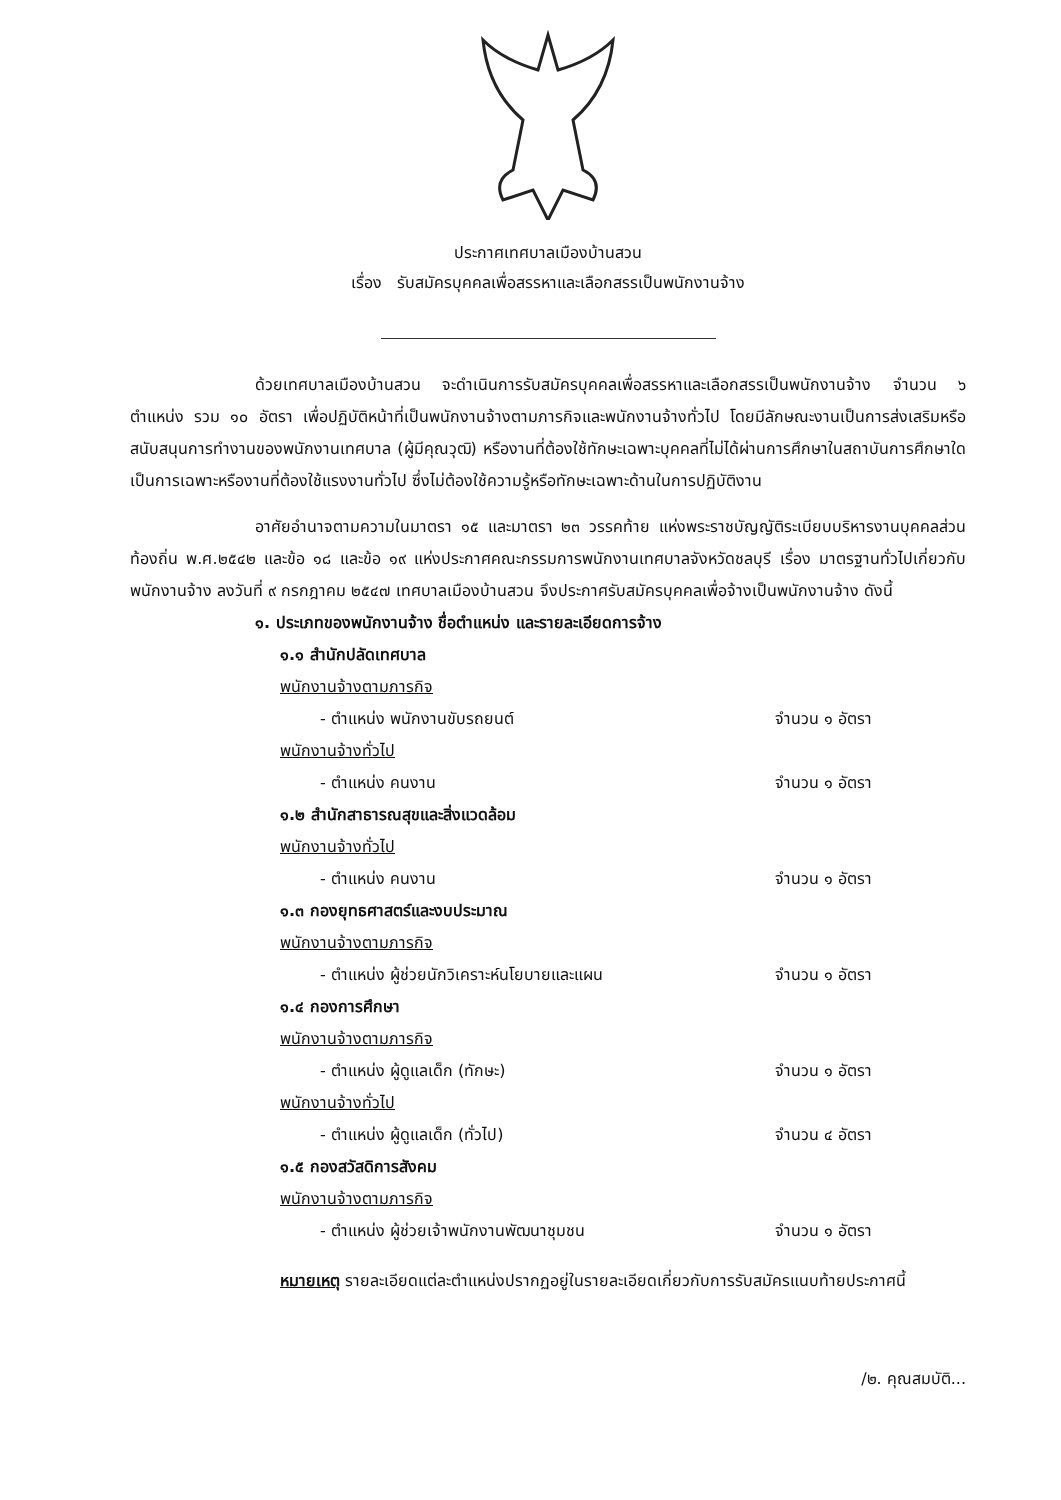ประกาศเทศบาลเมืองบ้านสวน
เรื่อง รับสมัครบุคคลเพื่อสรรหาและเลือกสรรเป็นพนักงานจ้าง
ด้วยเทศบาลเมืองบ้านสวน จะดำเนินการรับสมัครบุคคลเพื่อสรรหาและเลือกสรรเป็นพนักงานจ้าง จำนวน ๖ ตำแหน่ง รวม ๑๐ อัตรา เพื่อปฏิบัติหน้าที่เป็นพนักงานจ้างตามภารกิจและพนักงานจ้างทั่วไป โดยมีลักษณะงานเป็นการส่งเสริมหรือสนับสนุนการทำงานของพนักงานเทศบาล (ผู้มีคุณวุฒิ) หรืองานที่ต้องใช้ทักษะเฉพาะบุคคลที่ไม่ได้ผ่านการศึกษาในสถาบันการศึกษาใดเป็นการเฉพาะหรืองานที่ต้องใช้แรงงานทั่วไป ซึ่งไม่ต้องใช้ความรู้หรือทักษะเฉพาะด้านในการปฏิบัติงาน
อาศัยอำนาจตามความในมาตรา ๑๕ และมาตรา ๒๓ วรรคท้าย แห่งพระราชบัญญัติระเบียบบริหารงานบุคคลส่วนท้องถิ่น พ.ศ.๒๕๔๒ และข้อ ๑๘ และข้อ ๑๙ แห่งประกาศคณะกรรมการพนักงานเทศบาลจังหวัดชลบุรี เรื่อง มาตรฐานทั่วไปเกี่ยวกับพนักงานจ้าง ลงวันที่ ๙ กรกฎาคม ๒๕๔๗ เทศบาลเมืองบ้านสวน จึงประกาศรับสมัครบุคคลเพื่อจ้างเป็นพนักงานจ้าง ดังนี้
๑. ประเภทของพนักงานจ้าง ชื่อตำแหน่ง และรายละเอียดการจ้าง
๑.๑ สำนักปลัดเทศบาล
พนักงานจ้างตามภารกิจ
- ตำแหน่ง พนักงานขับรถยนต์ จำนวน ๑ อัตรา
พนักงานจ้างทั่วไป
- ตำแหน่ง คนงาน จำนวน ๑ อัตรา
๑.๒ สำนักสาธารณสุขและสิ่งแวดล้อม
พนักงานจ้างทั่วไป
- ตำแหน่ง คนงาน จำนวน ๑ อัตรา
๑.๓ กองยุทธศาสตร์และงบประมาณ
พนักงานจ้างตามภารกิจ
- ตำแหน่ง ผู้ช่วยนักวิเคราะห์นโยบายและแผน จำนวน ๑ อัตรา
๑.๔ กองการศึกษา
พนักงานจ้างตามภารกิจ
- ตำแหน่ง ผู้ดูแลเด็ก (ทักษะ) จำนวน ๑ อัตรา
พนักงานจ้างทั่วไป
- ตำแหน่ง ผู้ดูแลเด็ก (ทั่วไป) จำนวน ๔ อัตรา
๑.๕ กองสวัสดิการสังคม
พนักงานจ้างตามภารกิจ
- ตำแหน่ง ผู้ช่วยเจ้าพนักงานพัฒนาชุมชน จำนวน ๑ อัตรา
หมายเหตุ รายละเอียดแต่ละตำแหน่งปรากฏอยู่ในรายละเอียดเกี่ยวกับการรับสมัครแนบท้ายประกาศนี้
/๒. คุณสมบัติ...